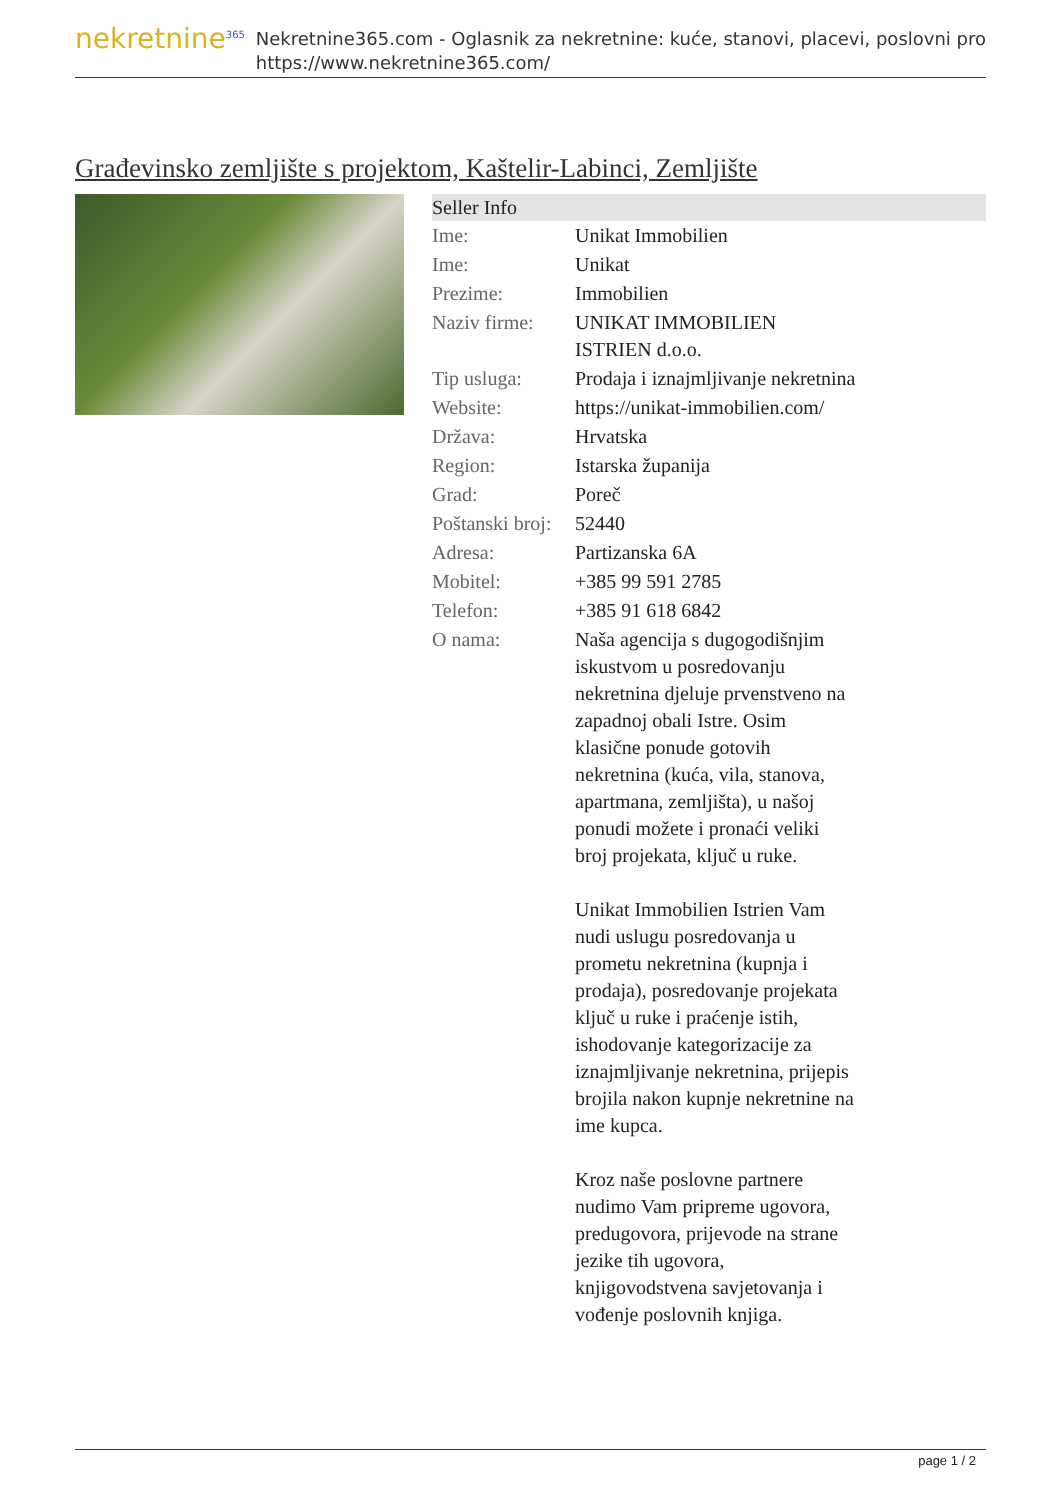nekretnine<sup>365</sup>
Nekretnine365.com - Oglasnik za nekretnine: kuće, stanovi, placevi, poslovni pro
https://www.nekretnine365.com/
Građevinsko zemljište s projektom, Kaštelir-Labinci, Zemljište
| Seller Info | |
| --- | --- |
| Ime: | Unikat Immobilien |
| Ime: | Unikat |
| Prezime: | Immobilien |
| Naziv firme: | UNIKAT IMMOBILIEN ISTRIEN d.o.o. |
| Tip usluga: | Prodaja i iznajmljivanje nekretnina |
| Website: | https://unikat-immobilien.com/ |
| Država: | Hrvatska |
| Region: | Istarska županija |
| Grad: | Poreč |
| Poštanski broj: | 52440 |
| Adresa: | Partizanska 6A |
| Mobitel: | +385 99 591 2785 |
| Telefon: | +385 91 618 6842 |
| O nama: | Naša agencija s dugogodišnjim iskustvom u posredovanju nekretnina djeluje prvenstveno na zapadnoj obali Istre. Osim klasične ponude gotovih nekretnina (kuća, vila, stanova, apartmana, zemljišta), u našoj ponudi možete i pronaći veliki broj projekata, ključ u ruke. Unikat Immobilien Istrien Vam nudi uslugu posredovanja u prometu nekretnina (kupnja i prodaja), posredovanje projekata ključ u ruke i praćenje istih, ishodovanje kategorizacije za iznajmljivanje nekretnina, prijepis brojila nakon kupnje nekretnine na ime kupca. Kroz naše poslovne partnere nudimo Vam pripreme ugovora, predugovora, prijevode na strane jezike tih ugovora, knjigovodstvena savjetovanja i vođenje poslovnih knjiga. |
page 1 / 2